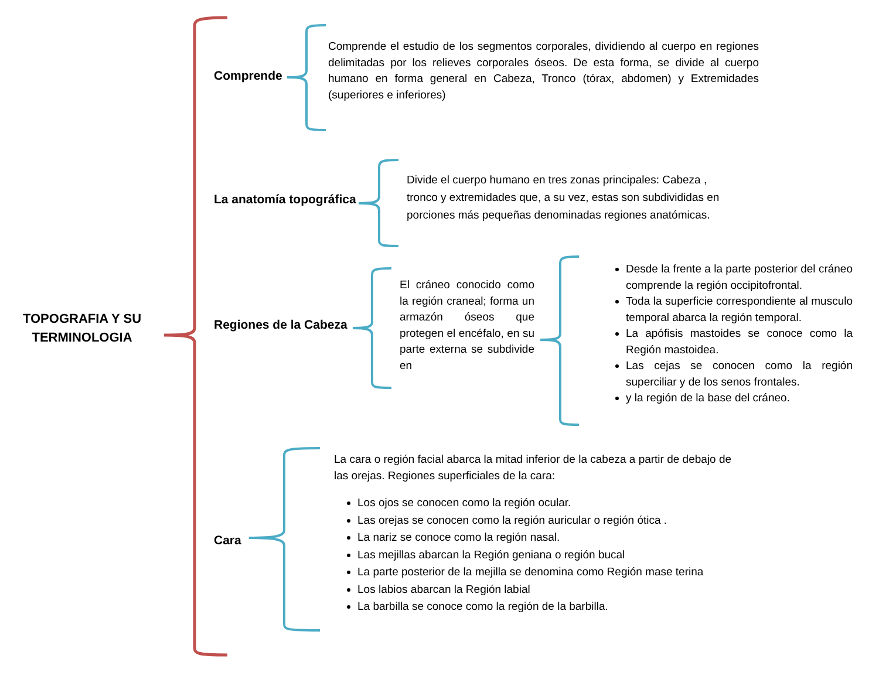TOPOGRAFIA Y SU TERMINOLOGIA
Comprende
Comprende el estudio de los segmentos corporales, dividiendo al cuerpo en regiones delimitadas por los relieves corporales óseos. De esta forma, se divide al cuerpo humano en forma general en Cabeza, Tronco (tórax, abdomen) y Extremidades (superiores e inferiores)
La anatomía topográfica
Divide el cuerpo humano en tres zonas principales: Cabeza , tronco y extremidades que, a su vez, estas son subdivididas en porciones más pequeñas denominadas regiones anatómicas.
Regiones de la Cabeza
El cráneo conocido como la región craneal; forma un armazón óseos que protegen el encéfalo, en su parte externa se subdivide en
Desde la frente a la parte posterior del cráneo comprende la región occipitofrontal.
Toda la superficie correspondiente al musculo temporal abarca la región temporal.
La apófisis mastoides se conoce como la Región mastoidea.
Las cejas se conocen como la región superciliar y de los senos frontales.
y la región de la base del cráneo.
Cara
La cara o región facial abarca la mitad inferior de la cabeza a partir de debajo de las orejas. Regiones superficiales de la cara:
Los ojos se conocen como la región ocular.
Las orejas se conocen como la región auricular o región ótica .
La nariz se conoce como la región nasal.
Las mejillas abarcan la Región geniana o región bucal
La parte posterior de la mejilla se denomina como Región mase terina
Los labios abarcan la Región labial
La barbilla se conoce como la región de la barbilla.